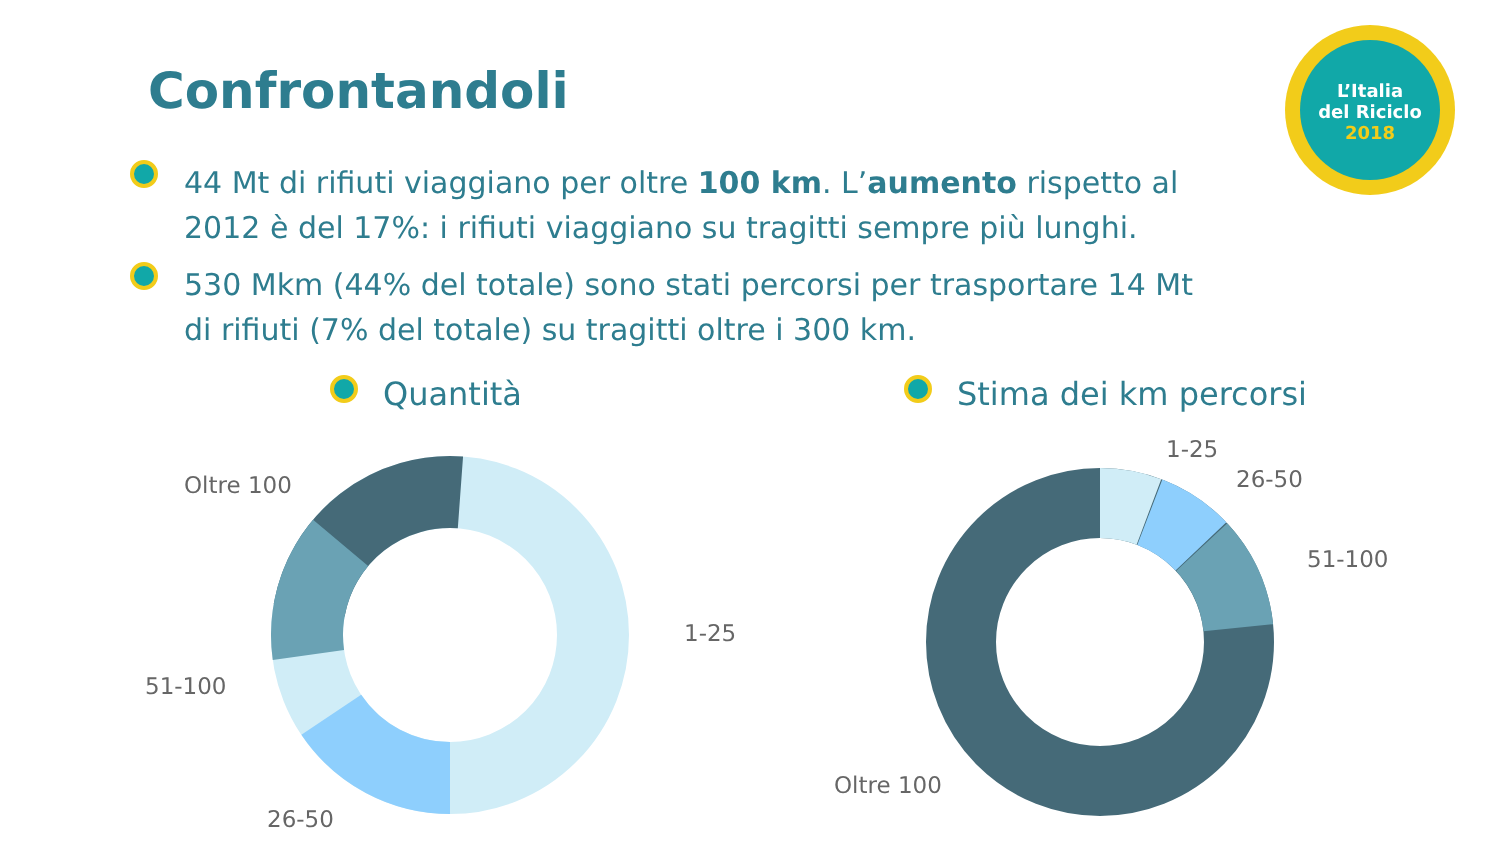L’Italia
del Riciclo
2018
Confrontandoli
44 Mt di rifiuti viaggiano per oltre 100 km. L’aumento rispetto al 2012 è del 17%: i rifiuti viaggiano su tragitti sempre più lunghi.
530 Mkm (44% del totale) sono stati percorsi per trasportare 14 Mt di rifiuti (7% del totale) su tragitti oltre i 300 km.
Quantità Stima dei km percorsi
Oltre 100
1-25
51-100
26-50
1-25
26-50
51-100
Oltre 100